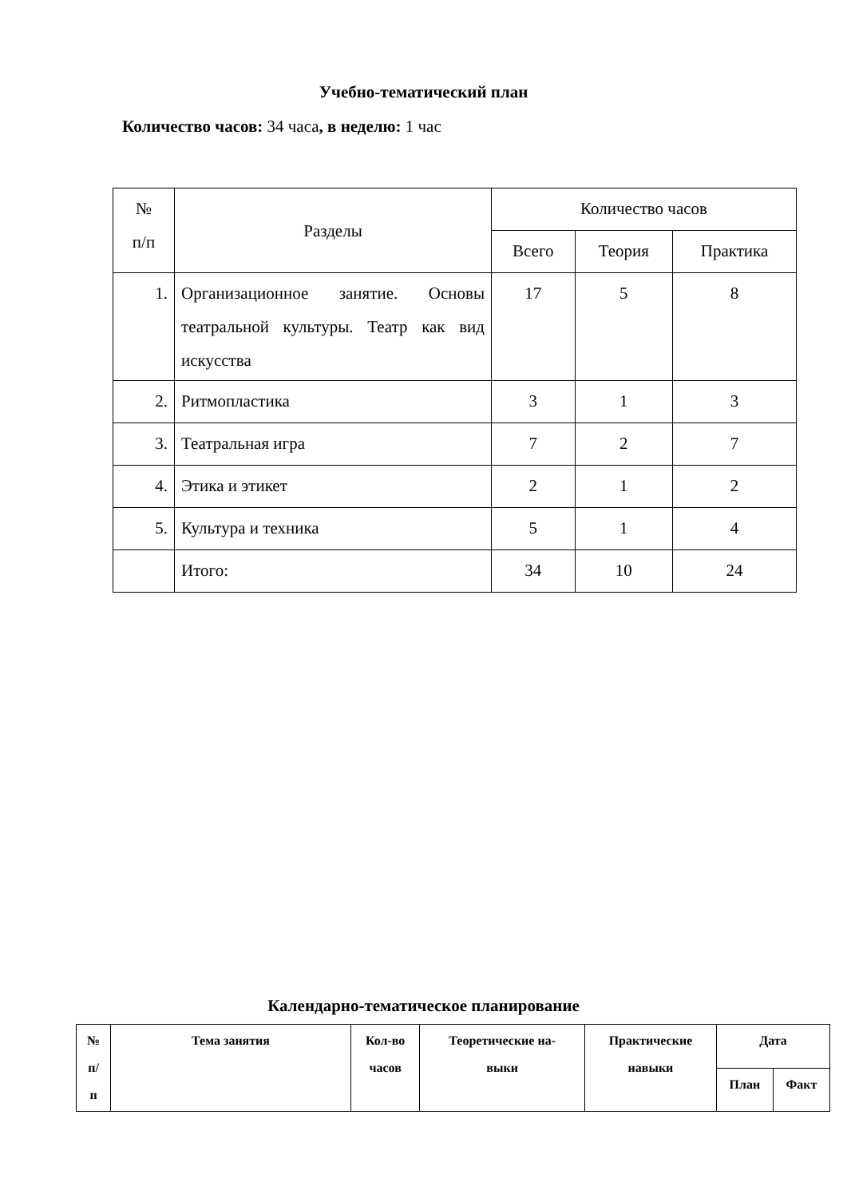Учебно-тематический план
Количество часов: 34 часа, в неделю: 1 час
| № п/п | Разделы | Количество часов | | |
| | | Всего | Теория | Практика |
| 1. | Организационное занятие. Основы театральной культуры. Театр как вид искусства | 17 | 5 | 8 |
| 2. | Ритмопластика | 3 | 1 | 3 |
| 3. | Театральная игра | 7 | 2 | 7 |
| 4. | Этика и этикет | 2 | 1 | 2 |
| 5. | Культура и техника | 5 | 1 | 4 |
| | Итого: | 34 | 10 | 24 |
Календарно-тематическое планирование
| № п/ п | Тема занятия | Кол-во часов | Теоретические на- выки | Практические навыки | Дата | |
| --- | --- | --- | --- | --- | --- | --- |
| | | | | | План | Факт |